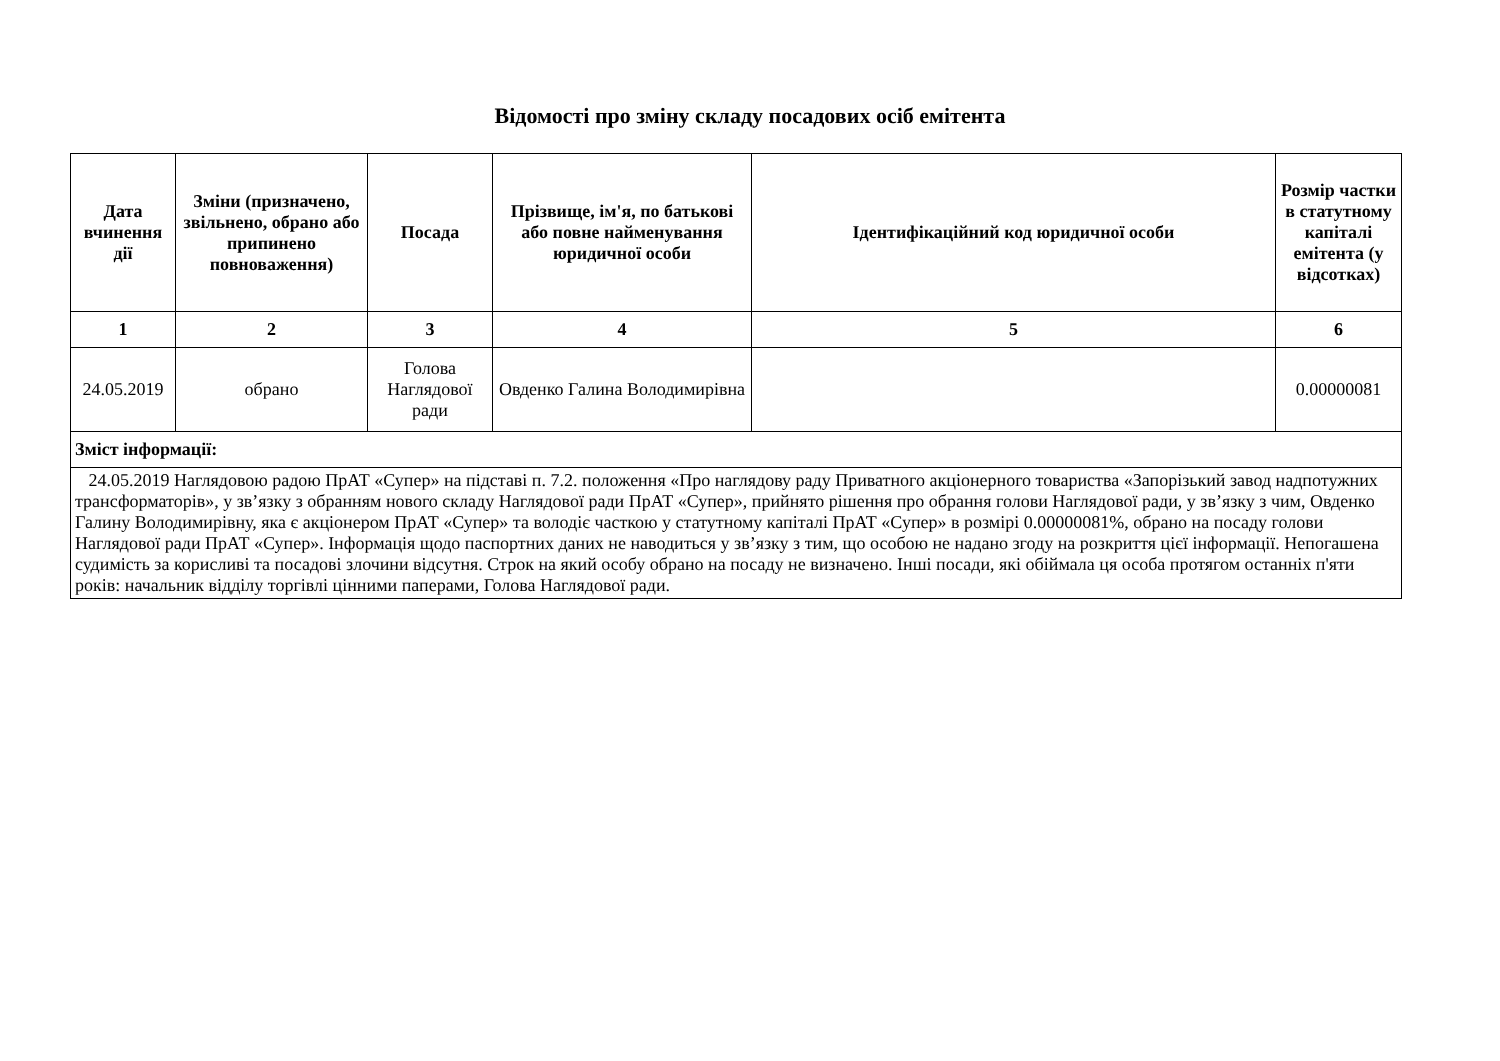Відомості про зміну складу посадових осіб емітента
| Дата вчинення дії | Зміни (призначено, звільнено, обрано або припинено повноваження) | Посада | Прізвище, ім'я, по батькові або повне найменування юридичної особи | Ідентифікаційний код юридичної особи | Розмір частки в статутному капіталі емітента (у відсотках) |
| --- | --- | --- | --- | --- | --- |
| 1 | 2 | 3 | 4 | 5 | 6 |
| 24.05.2019 | обрано | Голова Наглядової ради | Овденко Галина Володимирівна | | 0.00000081 |
| Зміст інформації: | | | | | |
| 24.05.2019 Наглядовою радою ПрАТ «Супер» на підставі п. 7.2. положення «Про наглядову раду Приватного акціонерного товариства «Запорізький завод надпотужних трансформаторів», у зв’язку з обранням нового складу Наглядової ради ПрАТ «Супер», прийнято рішення про обрання голови Наглядової ради, у зв’язку з чим, Овденко Галину Володимирівну, яка є акціонером ПрАТ «Супер» та володіє часткою у статутному капіталі ПрАТ «Супер» в розмірі 0.00000081%, обрано на посаду голови Наглядової ради ПрАТ «Супер». Інформація щодо паспортних даних не наводиться у зв’язку з тим, що особою не надано згоду на розкриття цієї інформації. Непогашена судимість за корисливі та посадові злочини відсутня. Строк на який особу обрано на посаду не визначено. Інші посади, які обіймала ця особа протягом останніх п'яти років: начальник відділу торгівлі цінними паперами, Голова Наглядової ради. | | | | | |